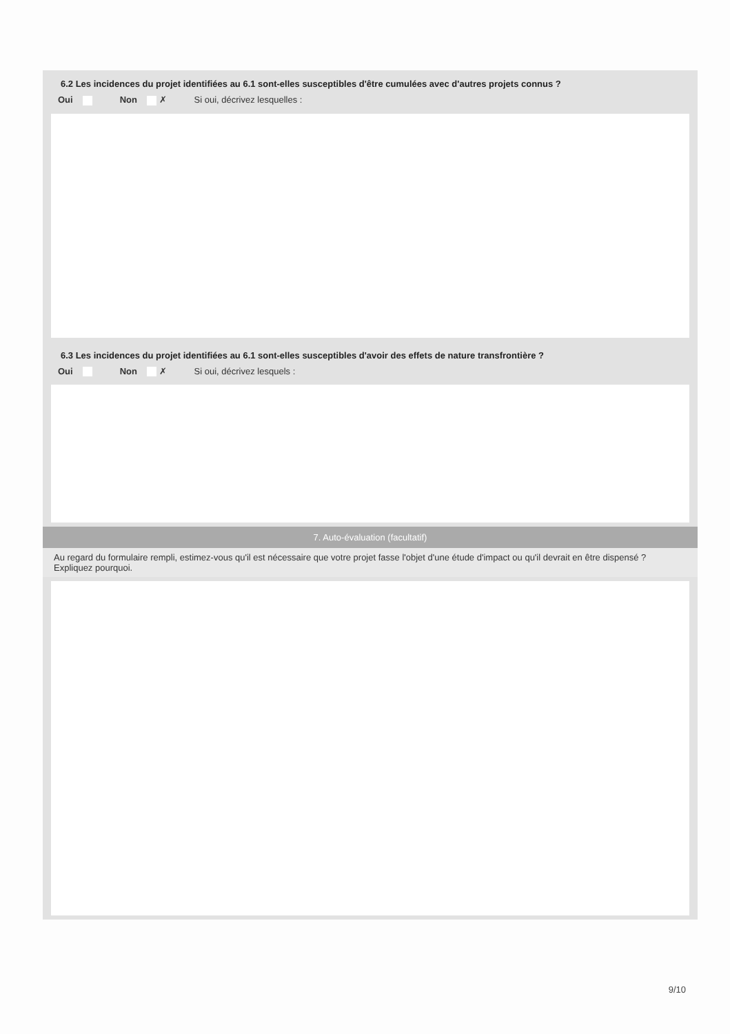6.2 Les incidences du projet identifiées au 6.1 sont-elles susceptibles d'être cumulées avec d'autres projets connus ?
Oui Non ✗ Si oui, décrivez lesquelles :
6.3 Les incidences du projet identifiées au 6.1 sont-elles susceptibles d'avoir des effets de nature transfrontière ?
Oui Non ✗ Si oui, décrivez lesquels :
7. Auto-évaluation (facultatif)
Au regard du formulaire rempli, estimez-vous qu'il est nécessaire que votre projet fasse l'objet d'une étude d'impact ou qu'il devrait en être dispensé ? Expliquez pourquoi.
9/10